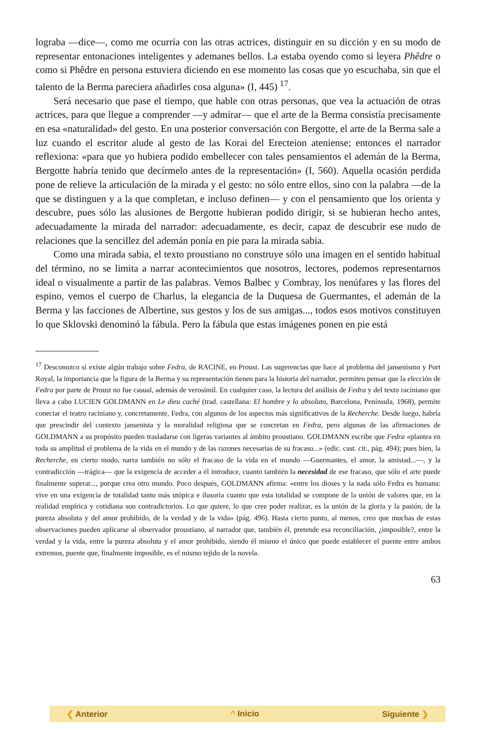lograba —dice—, como me ocurría con las otras actrices, distinguir en su dicción y en su modo de representar entonaciones inteligentes y ademanes bellos. La estaba oyendo como si leyera Phêdre o como si Phêdre en persona estuviera diciendo en ese momento las cosas que yo escuchaba, sin que el talento de la Berma pareciera añadirles cosa alguna» (I, 445) <sup>17</sup>.
Será necesario que pase el tiempo, que hable con otras personas, que vea la actuación de otras actrices, para que llegue a comprender —y admirar— que el arte de la Berma consistía precisamente en esa «naturalidad» del gesto. En una posterior conversación con Bergotte, el arte de la Berma sale a luz cuando el escritor alude al gesto de las Korai del Erecteion ateniense; entonces el narrador reflexiona: «para que yo hubiera podido embellecer con tales pensamientos el ademán de la Berma, Bergotte habría tenido que decírmelo antes de la representación» (I, 560). Aquella ocasión perdida pone de relieve la articulación de la mirada y el gesto: no sólo entre ellos, sino con la palabra —de la que se distinguen y a la que completan, e incluso definen— y con el pensamiento que los orienta y descubre, pues sólo las alusiones de Bergotte hubieran podido dirigir, si se hubieran hecho antes, adecuadamente la mirada del narrador: adecuadamente, es decir, capaz de descubrir ese nudo de relaciones que la sencillez del ademán ponía en pie para la mirada sabia.
Como una mirada sabia, el texto proustiano no construye sólo una imagen en el sentido habitual del término, no se limita a narrar acontecimientos que nosotros, lectores, podemos representarnos ideal o visualmente a partir de las palabras. Vemos Balbec y Combray, los nenúfares y las flores del espino, vemos el cuerpo de Charlus, la elegancia de la Duquesa de Guermantes, el ademán de la Berma y las facciones de Albertine, sus gestos y los de sus amigas..., todos esos motivos constituyen lo que Sklovski denominó la fábula. Pero la fábula que estas imágenes ponen en pie está
<sup>17</sup> Desconozco si existe algún trabajo sobre Fedra, de RACINE, en Proust. Las sugerencias que hace al problema del jansenismo y Port Royal, la importancia que la figura de la Berma y su representación tienen para la historia del narrador, permiten pensar que la elección de Fedra por parte de Proust no fue casual, además de verosímil. En cualquier caso, la lectura del análisis de Fedra y del texto raciniano que lleva a cabo LUCIEN GOLDMANN en Le dieu caché (trad. castellana: El hombre y lo absoluto, Barcelona, Península, 1968), permite conectar el teatro raciniano y, concretamente, Fedra, con algunos de los aspectos más significativos de la Recherche. Desde luego, habría que prescindir del contexto jansenista y la moralidad religiosa que se concretan en Fedra, pero algunas de las afirmaciones de GOLDMANN a su propósito pueden trasladarse con ligeras variantes al ámbito proustiano. GOLDMANN escribe que Fedra «plantea en toda su amplitud el problema de la vida en el mundo y de las razones necesarias de su fracaso...» (edic. cast. cit., pág. 494); pues bien, la Recherche, en cierto modo, narra también no sólo el fracaso de la vida en el mundo —Guermantes, el amor, la amistad...—, y la contradicción —trágica— que la exigencia de acceder a él introduce, cuanto también la necesidad de ese fracaso, que sólo el arte puede finalmente superar..., porque crea otro mundo. Poco después, GOLDMANN afirma: «entre los dioses y la nada sólo Fedra es humana: vive en una exigencia de totalidad tanto más utópica e ilusoria cuanto que esta totalidad se compone de la unión de valores que, en la realidad empírica y cotidiana son contradictorios. Lo que quiere, lo que cree poder realizar, es la unión de la gloria y la pasión, de la pureza absoluta y del amor prohibido, de la verdad y de la vida» (pág. 496). Hasta cierto punto, al menos, creo que muchas de estas observaciones pueden aplicarse al observador proustiano, al narrador que, también él, pretende esa reconciliación, ¿imposible?, entre la verdad y la vida, entre la pureza absoluta y el amor prohibido, siendo él mismo el único que puede establecer el puente entre ambos extremos, puente que, finalmente imposible, es el mismo tejido de la novela.
63
❮ Anterior ^ Inicio Siguiente ❯